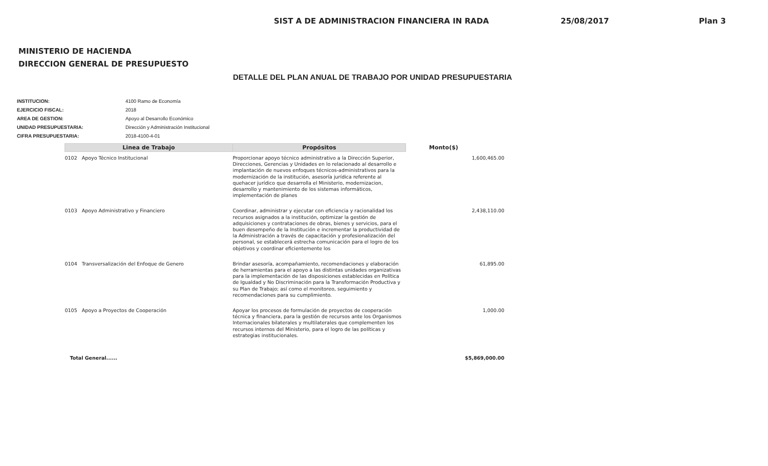SIST A DE ADMINISTRACION FINANCIERA IN RADA 25/08/2017 Plan 3
MINISTERIO DE HACIENDA
DIRECCION GENERAL DE PRESUPUESTO
DETALLE DEL PLAN ANUAL DE TRABAJO POR UNIDAD PRESUPUESTARIA
| INSTITUCION: | 4100 Ramo de Economía |
| EJERCICIO FISCAL: | 2018 |
| AREA DE GESTION: | Apoyo al Desarrollo Económico |
| UNIDAD PRESUPUESTARIA: | Dirección y Administración Institucional |
| CIFRA PRESUPUESTARIA: | 2018-4100-4-01 |
| Linea de Trabajo | Propósitos | Monto($) |
| --- | --- | --- |
| 0102 Apoyo Técnico Institucional | Proporcionar apoyo técnico administrativo a la Dirección Superior, Direcciones, Gerencias y Unidades en lo relacionado al desarrollo e implantación de nuevos enfoques técnicos-administrativos para la modernización de la institución, asesoría jurídica referente al quehacer jurídico que desarrolla el Ministerio, modernizacion, desarrollo y mantenimiento de los sistemas informáticos, implementación de planes | 1,600,465.00 |
| 0103 Apoyo Administrativo y Financiero | Coordinar, administrar y ejecutar con eficiencia y racionalidad los recursos asignados a la institución, optimizar la gestión de adquisiciones y contrataciones de obras, bienes y servicios, para el buen desempeño de la Institución e incrementar la productividad de la Administración a través de capacitación y profesionalización del personal, se establecerá estrecha comunicación para el logro de los objetivos y coordinar eficientemente los | 2,438,110.00 |
| 0104 Transversalización del Enfoque de Genero | Brindar asesoría, acompañamiento, recomendaciones y elaboración de herramientas para el apoyo a las distintas unidades organizativas para la implementación de las disposiciones establecidas en Política de Igualdad y No Discriminación para la Transformación Productiva y su Plan de Trabajo; así como el monitoreo, seguimiento y recomendaciones para su cumplimiento. | 61,895.00 |
| 0105 Apoyo a Proyectos de Cooperación | Apoyar los procesos de formulación de proyectos de cooperación técnica y financiera, para la gestión de recursos ante los Organismos Internacionales bilaterales y multilaterales que complementen los recursos internos del Ministerio, para el logro de las políticas y estrategias institucionales. | 1,000.00 |
| Total General...... | | $5,869,000.00 |